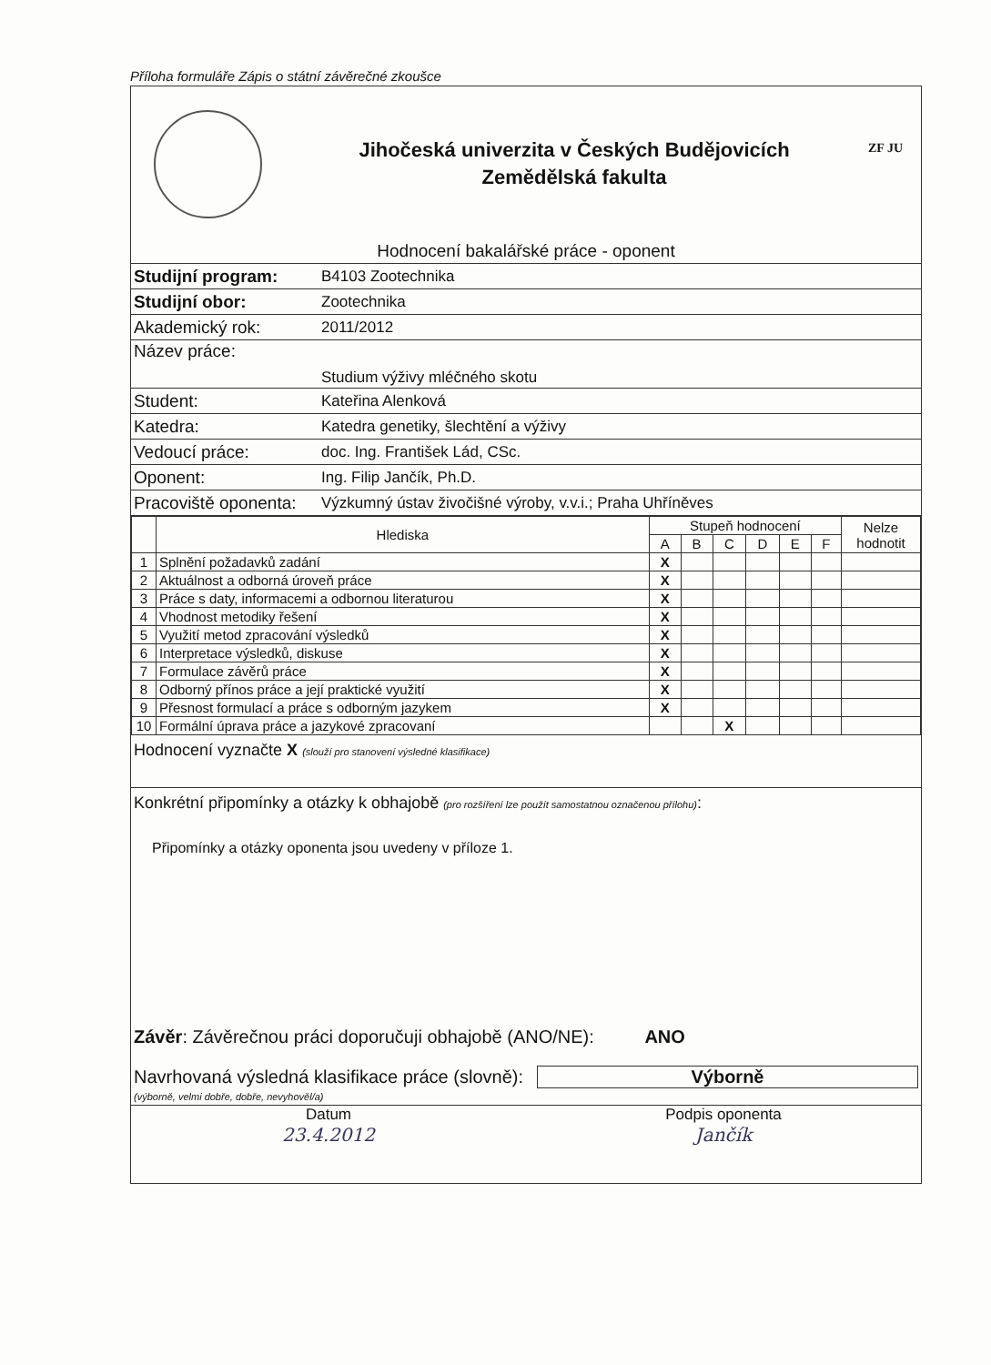Příloha formuláře Zápis o státní závěrečné zkoušce
Jihočeská univerzita v Českých Budějovicích
Zemědělská fakulta
ZF JU
Hodnocení bakalářské práce - oponent
| Studijní program: | B4103 Zootechnika |
| Studijní obor: | Zootechnika |
| Akademický rok: | 2011/2012 |
| Název práce: | Studium výživy mléčného skotu |
| Student: | Kateřina Alenková |
| Katedra: | Katedra genetiky, šlechtění a výživy |
| Vedoucí práce: | doc. Ing. František Lád, CSc. |
| Oponent: | Ing. Filip Jančík, Ph.D. |
| Pracoviště oponenta: | Výzkumný ústav živočišné výroby, v.v.i.; Praha Uhříněves |
| | Hlediska | Stupeň hodnocení | | | | | | Nelze hodnotit |
| --- | --- | --- | --- | --- | --- | --- | --- | --- |
| | | A | B | C | D | E | F | |
| 1 | Splnění požadavků zadání | X | | | | | | |
| 2 | Aktuálnost a odborná úroveň práce | X | | | | | | |
| 3 | Práce s daty, informacemi a odbornou literaturou | X | | | | | | |
| 4 | Vhodnost metodiky řešení | X | | | | | | |
| 5 | Využití metod zpracování výsledků | X | | | | | | |
| 6 | Interpretace výsledků, diskuse | X | | | | | | |
| 7 | Formulace závěrů práce | X | | | | | | |
| 8 | Odborný přínos práce a její praktické využití | X | | | | | | |
| 9 | Přesnost formulací a práce s odborným jazykem | X | | | | | | |
| 10 | Formální úprava práce a jazykové zpracovaní | | | X | | | | |
Hodnocení vyznačte X (slouží pro stanovení výsledné klasifikace)
Konkrétní připomínky a otázky k obhajobě (pro rozšíření lze použít samostatnou označenou přílohu):
Připomínky a otázky oponenta jsou uvedeny v příloze 1.
Závěr: Závěrečnou práci doporučuji obhajobě (ANO/NE): ANO
Navrhovaná výsledná klasifikace práce (slovně): Výborně
(výborně, velmi dobře, dobře, nevyhověl/a)
Datum
23.4.2012
Podpis oponenta
Jančík